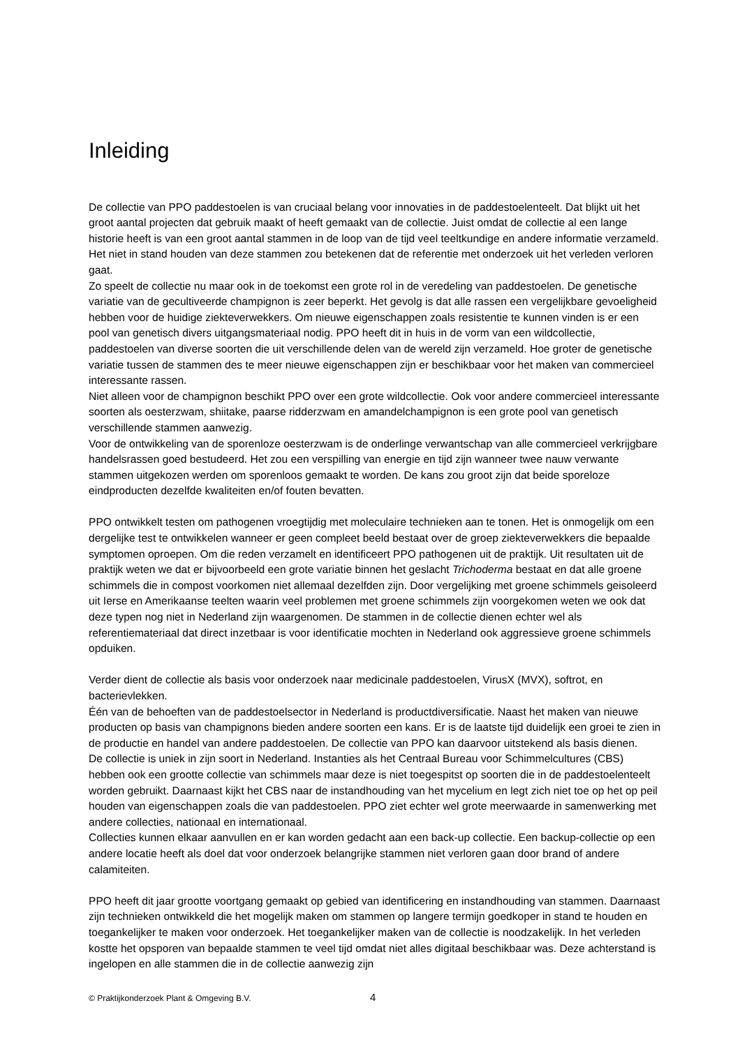Inleiding
De collectie van PPO paddestoelen is van cruciaal belang voor innovaties in de paddestoelenteelt. Dat blijkt uit het groot aantal projecten dat gebruik maakt of heeft gemaakt van de collectie. Juist omdat de collectie al een lange historie heeft is van een groot aantal stammen in de loop van de tijd veel teeltkundige en andere informatie verzameld. Het niet in stand houden van deze stammen zou betekenen dat de referentie met onderzoek uit het verleden verloren gaat.
Zo speelt de collectie nu maar ook in de toekomst een grote rol in de veredeling van paddestoelen. De genetische variatie van de gecultiveerde champignon is zeer beperkt. Het gevolg is dat alle rassen een vergelijkbare gevoeligheid hebben voor de huidige ziekteverwekkers. Om nieuwe eigenschappen zoals resistentie te kunnen vinden is er een pool van genetisch divers uitgangsmateriaal nodig. PPO heeft dit in huis in de vorm van een wildcollectie, paddestoelen van diverse soorten die uit verschillende delen van de wereld zijn verzameld. Hoe groter de genetische variatie tussen de stammen des te meer nieuwe eigenschappen zijn er beschikbaar voor het maken van commercieel interessante rassen.
Niet alleen voor de champignon beschikt PPO over een grote wildcollectie. Ook voor andere commercieel interessante soorten als oesterzwam, shiitake, paarse ridderzwam en amandelchampignon is een grote pool van genetisch verschillende stammen aanwezig.
Voor de ontwikkeling van de sporenloze oesterzwam is de onderlinge verwantschap van alle commercieel verkrijgbare handelsrassen goed bestudeerd. Het zou een verspilling van energie en tijd zijn wanneer twee nauw verwante stammen uitgekozen werden om sporenloos gemaakt te worden. De kans zou groot zijn dat beide sporeloze eindproducten dezelfde kwaliteiten en/of fouten bevatten.
PPO ontwikkelt testen om pathogenen vroegtijdig met moleculaire technieken aan te tonen. Het is onmogelijk om een dergelijke test te ontwikkelen wanneer er geen compleet beeld bestaat over de groep ziekteverwekkers die bepaalde symptomen oproepen. Om die reden verzamelt en identificeert PPO pathogenen uit de praktijk. Uit resultaten uit de praktijk weten we dat er bijvoorbeeld een grote variatie binnen het geslacht Trichoderma bestaat en dat alle groene schimmels die in compost voorkomen niet allemaal dezelfden zijn. Door vergelijking met groene schimmels geisoleerd uit Ierse en Amerikaanse teelten waarin veel problemen met groene schimmels zijn voorgekomen weten we ook dat deze typen nog niet in Nederland zijn waargenomen. De stammen in de collectie dienen echter wel als referentiemateriaal dat direct inzetbaar is voor identificatie mochten in Nederland ook aggressieve groene schimmels opduiken.
Verder dient de collectie als basis voor onderzoek naar medicinale paddestoelen, VirusX (MVX), softrot, en bacterievlekken.
Één van de behoeften van de paddestoelsector in Nederland is productdiversificatie. Naast het maken van nieuwe producten op basis van champignons bieden andere soorten een kans. Er is de laatste tijd duidelijk een groei te zien in de productie en handel van andere paddestoelen. De collectie van PPO kan daarvoor uitstekend als basis dienen.
De collectie is uniek in zijn soort in Nederland. Instanties als het Centraal Bureau voor Schimmelcultures (CBS) hebben ook een grootte collectie van schimmels maar deze is niet toegespitst op soorten die in de paddestoelenteelt worden gebruikt. Daarnaast kijkt het CBS naar de instandhouding van het mycelium en legt zich niet toe op het op peil houden van eigenschappen zoals die van paddestoelen. PPO ziet echter wel grote meerwaarde in samenwerking met andere collecties, nationaal en internationaal.
Collecties kunnen elkaar aanvullen en er kan worden gedacht aan een back-up collectie. Een backup-collectie op een andere locatie heeft als doel dat voor onderzoek belangrijke stammen niet verloren gaan door brand of andere calamiteiten.
PPO heeft dit jaar grootte voortgang gemaakt op gebied van identificering en instandhouding van stammen. Daarnaast zijn technieken ontwikkeld die het mogelijk maken om stammen op langere termijn goedkoper in stand te houden en toegankelijker te maken voor onderzoek. Het toegankelijker maken van de collectie is noodzakelijk. In het verleden kostte het opsporen van bepaalde stammen te veel tijd omdat niet alles digitaal beschikbaar was. Deze achterstand is ingelopen en alle stammen die in de collectie aanwezig zijn
© Praktijkonderzoek Plant & Omgeving B.V. 4